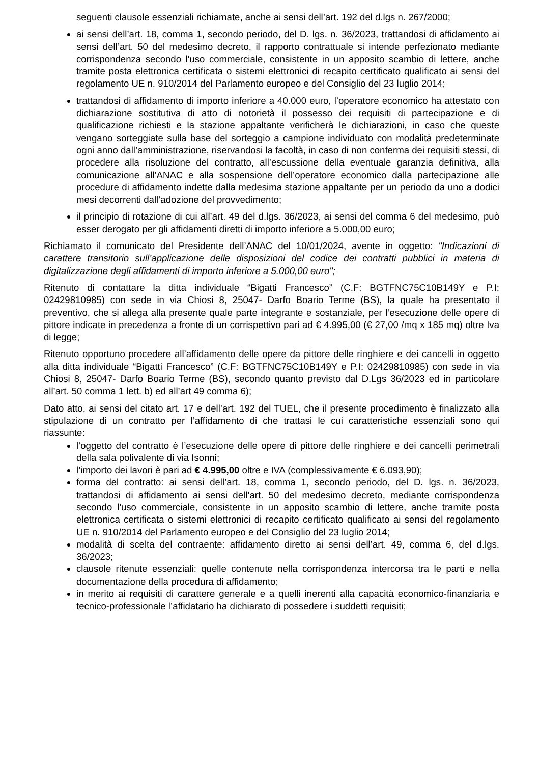seguenti clausole essenziali richiamate, anche ai sensi dell’art. 192 del d.lgs n. 267/2000;
ai sensi dell’art. 18, comma 1, secondo periodo, del D. lgs. n. 36/2023, trattandosi di affidamento ai sensi dell’art. 50 del medesimo decreto, il rapporto contrattuale si intende perfezionato mediante corrispondenza secondo l'uso commerciale, consistente in un apposito scambio di lettere, anche tramite posta elettronica certificata o sistemi elettronici di recapito certificato qualificato ai sensi del regolamento UE n. 910/2014 del Parlamento europeo e del Consiglio del 23 luglio 2014;
trattandosi di affidamento di importo inferiore a 40.000 euro, l’operatore economico ha attestato con dichiarazione sostitutiva di atto di notorietà il possesso dei requisiti di partecipazione e di qualificazione richiesti e la stazione appaltante verificherà le dichiarazioni, in caso che queste vengano sorteggiate sulla base del sorteggio a campione individuato con modalità predeterminate ogni anno dall’amministrazione, riservandosi la facoltà, in caso di non conferma dei requisiti stessi, di procedere alla risoluzione del contratto, all’escussione della eventuale garanzia definitiva, alla comunicazione all’ANAC e alla sospensione dell’operatore economico dalla partecipazione alle procedure di affidamento indette dalla medesima stazione appaltante per un periodo da uno a dodici mesi decorrenti dall’adozione del provvedimento;
il principio di rotazione di cui all’art. 49 del d.lgs. 36/2023, ai sensi del comma 6 del medesimo, può esser derogato per gli affidamenti diretti di importo inferiore a 5.000,00 euro;
Richiamato il comunicato del Presidente dell’ANAC del 10/01/2024, avente in oggetto: "Indicazioni di carattere transitorio sull’applicazione delle disposizioni del codice dei contratti pubblici in materia di digitalizzazione degli affidamenti di importo inferiore a 5.000,00 euro";
Ritenuto di contattare la ditta individuale “Bigatti Francesco” (C.F: BGTFNC75C10B149Y e P.I: 02429810985) con sede in via Chiosi 8, 25047- Darfo Boario Terme (BS), la quale ha presentato il preventivo, che si allega alla presente quale parte integrante e sostanziale, per l’esecuzione delle opere di pittore indicate in precedenza a fronte di un corrispettivo pari ad € 4.995,00 (€ 27,00 /mq x 185 mq) oltre Iva di legge;
Ritenuto opportuno procedere all’affidamento delle opere da pittore delle ringhiere e dei cancelli in oggetto alla ditta individuale “Bigatti Francesco” (C.F: BGTFNC75C10B149Y e P.I: 02429810985) con sede in via Chiosi 8, 25047- Darfo Boario Terme (BS), secondo quanto previsto dal D.Lgs 36/2023 ed in particolare all’art. 50 comma 1 lett. b) ed all’art 49 comma 6);
Dato atto, ai sensi del citato art. 17 e dell’art. 192 del TUEL, che il presente procedimento è finalizzato alla stipulazione di un contratto per l’affidamento di che trattasi le cui caratteristiche essenziali sono qui riassunte:
l’oggetto del contratto è l’esecuzione delle opere di pittore delle ringhiere e dei cancelli perimetrali della sala polivalente di via Isonni;
l’importo dei lavori è pari ad € 4.995,00 oltre e IVA (complessivamente € 6.093,90);
forma del contratto: ai sensi dell’art. 18, comma 1, secondo periodo, del D. lgs. n. 36/2023, trattandosi di affidamento ai sensi dell’art. 50 del medesimo decreto, mediante corrispondenza secondo l'uso commerciale, consistente in un apposito scambio di lettere, anche tramite posta elettronica certificata o sistemi elettronici di recapito certificato qualificato ai sensi del regolamento UE n. 910/2014 del Parlamento europeo e del Consiglio del 23 luglio 2014;
modalità di scelta del contraente: affidamento diretto ai sensi dell’art. 49, comma 6, del d.lgs. 36/2023;
clausole ritenute essenziali: quelle contenute nella corrispondenza intercorsa tra le parti e nella documentazione della procedura di affidamento;
in merito ai requisiti di carattere generale e a quelli inerenti alla capacità economico-finanziaria e tecnico-professionale l’affidatario ha dichiarato di possedere i suddetti requisiti;